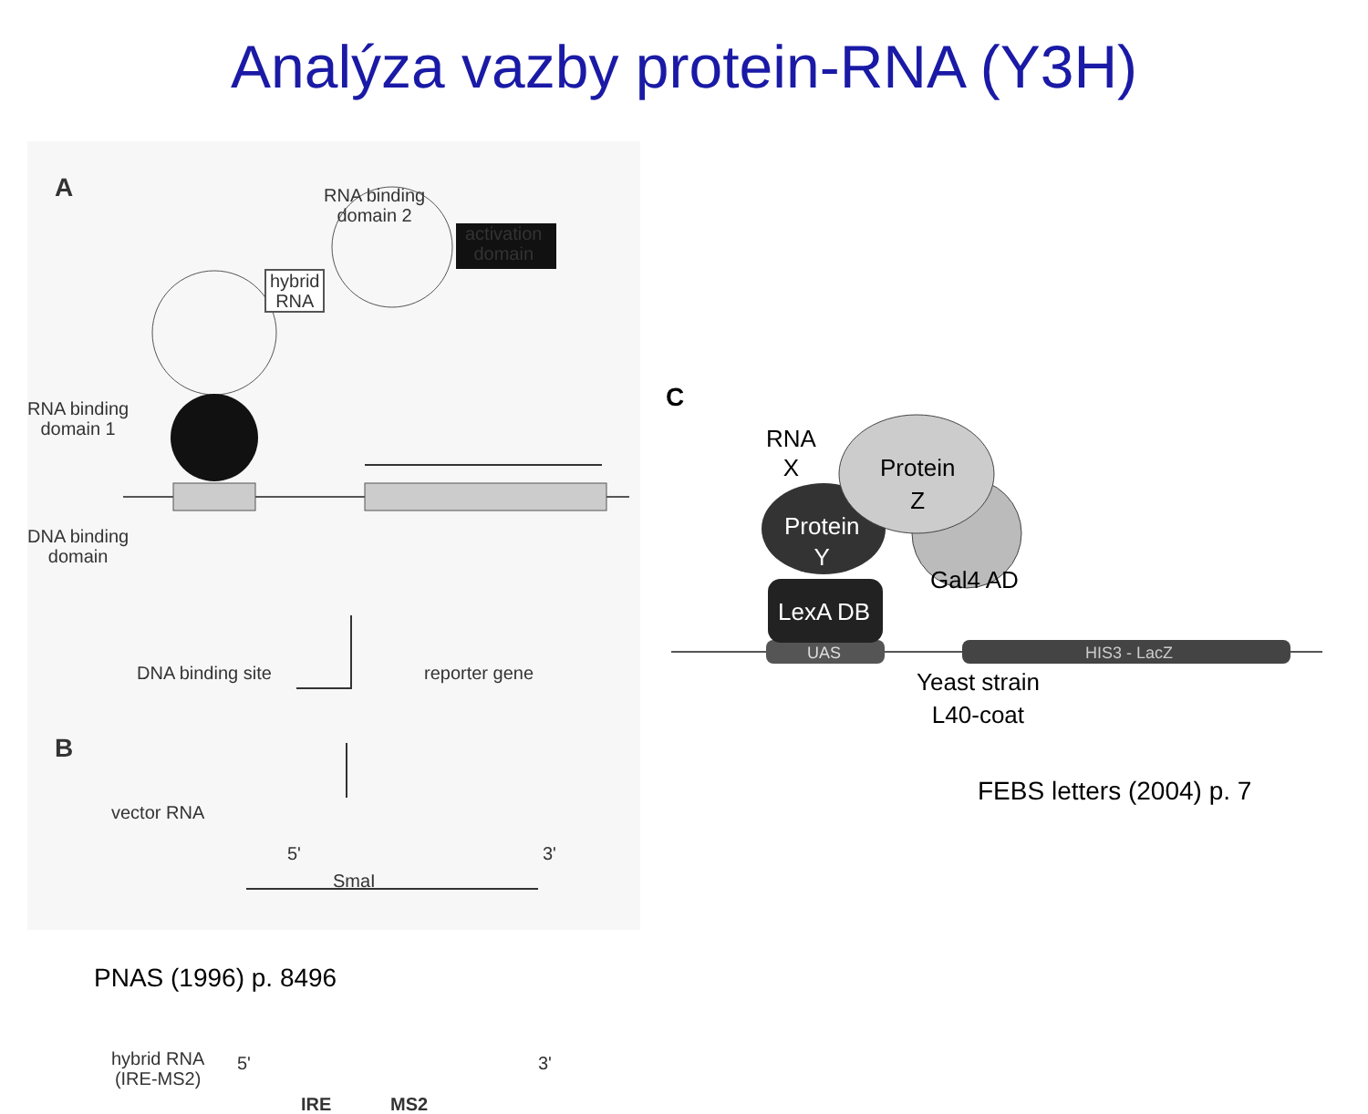Analýza vazby protein-RNA (Y3H)
A
RNA binding
domain 2
hybrid
RNA
activation
domain
RNA binding
domain 1
DNA binding
domain
DNA binding site reporter gene
B
vector RNA
5' 3'
SmaI
hybrid RNA
(IRE-MS2)
5' 3'
IRE MS2
C
RNA
X
Protein
Z
Protein
Y
Gal4 AD
LexA DB
UAS HIS3 - LacZ
Yeast strain
L40-coat
FEBS letters (2004) p. 7
PNAS (1996) p. 8496